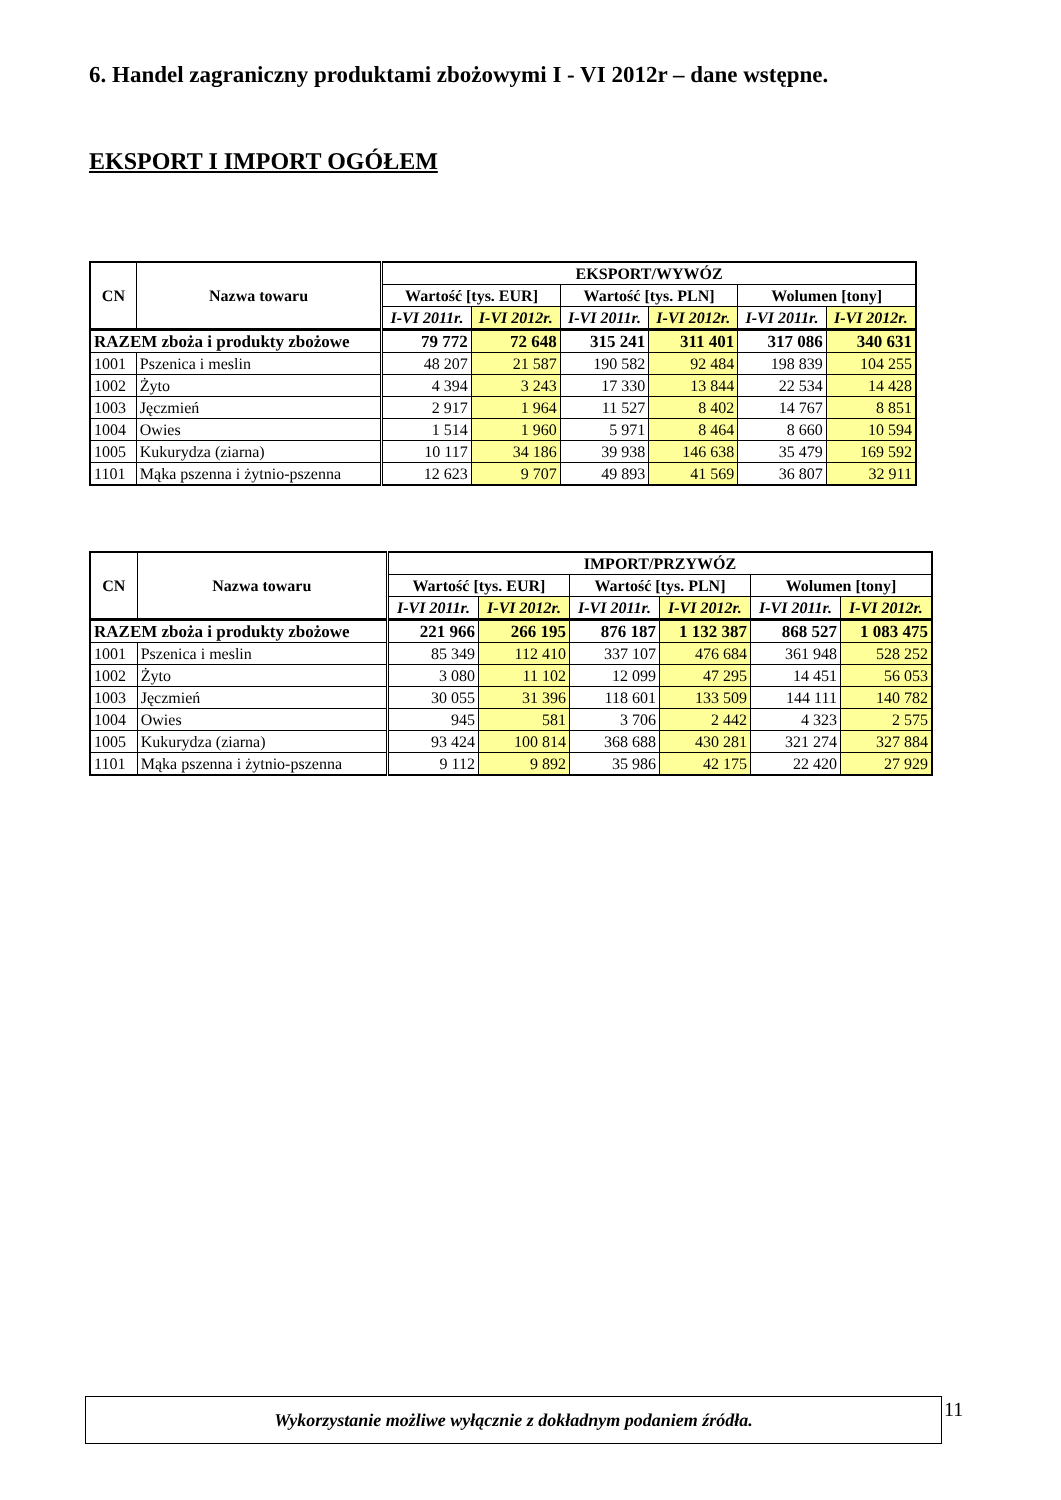6. Handel zagraniczny produktami zbożowymi I - VI 2012r – dane wstępne.
EKSPORT I IMPORT OGÓŁEM
| CN | Nazwa towaru | EKSPORT/WYWÓZ | | | | | |
| --- | --- | --- | --- | --- | --- | --- | --- |
| | | Wartość [tys. EUR] | | Wartość [tys. PLN] | | Wolumen [tony] | |
| | | I-VI 2011r. | I-VI 2012r. | I-VI 2011r. | I-VI 2012r. | I-VI 2011r. | I-VI 2012r. |
| RAZEM zboża i produkty zbożowe | | 79 772 | 72 648 | 315 241 | 311 401 | 317 086 | 340 631 |
| 1001 | Pszenica i meslin | 48 207 | 21 587 | 190 582 | 92 484 | 198 839 | 104 255 |
| 1002 | Żyto | 4 394 | 3 243 | 17 330 | 13 844 | 22 534 | 14 428 |
| 1003 | Jęczmień | 2 917 | 1 964 | 11 527 | 8 402 | 14 767 | 8 851 |
| 1004 | Owies | 1 514 | 1 960 | 5 971 | 8 464 | 8 660 | 10 594 |
| 1005 | Kukurydza (ziarna) | 10 117 | 34 186 | 39 938 | 146 638 | 35 479 | 169 592 |
| 1101 | Mąka pszenna i żytnio-pszenna | 12 623 | 9 707 | 49 893 | 41 569 | 36 807 | 32 911 |
| CN | Nazwa towaru | IMPORT/PRZYWÓZ | | | | | |
| --- | --- | --- | --- | --- | --- | --- | --- |
| | | Wartość [tys. EUR] | | Wartość [tys. PLN] | | Wolumen [tony] | |
| | | I-VI 2011r. | I-VI 2012r. | I-VI 2011r. | I-VI 2012r. | I-VI 2011r. | I-VI 2012r. |
| RAZEM zboża i produkty zbożowe | | 221 966 | 266 195 | 876 187 | 1 132 387 | 868 527 | 1 083 475 |
| 1001 | Pszenica i meslin | 85 349 | 112 410 | 337 107 | 476 684 | 361 948 | 528 252 |
| 1002 | Żyto | 3 080 | 11 102 | 12 099 | 47 295 | 14 451 | 56 053 |
| 1003 | Jęczmień | 30 055 | 31 396 | 118 601 | 133 509 | 144 111 | 140 782 |
| 1004 | Owies | 945 | 581 | 3 706 | 2 442 | 4 323 | 2 575 |
| 1005 | Kukurydza (ziarna) | 93 424 | 100 814 | 368 688 | 430 281 | 321 274 | 327 884 |
| 1101 | Mąka pszenna i żytnio-pszenna | 9 112 | 9 892 | 35 986 | 42 175 | 22 420 | 27 929 |
Wykorzystanie możliwe wyłącznie z dokładnym podaniem źródła. 11